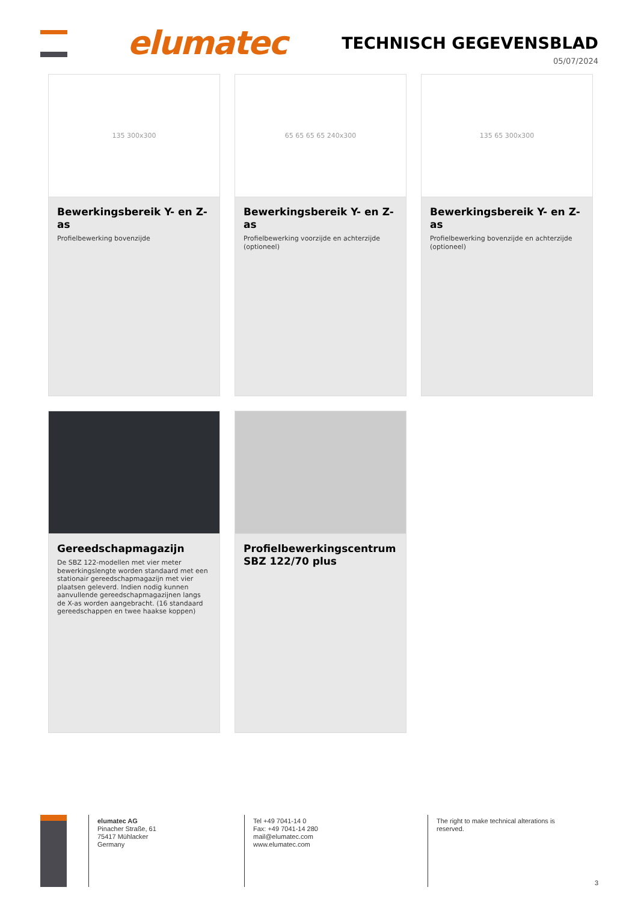elumatec TECHNISCH GEGEVENSBLAD
05/07/2024
135 300x300
Bewerkingsbereik Y- en Z-as
Profielbewerking bovenzijde
65 65 65 65 240x300
Bewerkingsbereik Y- en Z-as
Profielbewerking voorzijde en achterzijde (optioneel)
135 65 300x300
Bewerkingsbereik Y- en Z-as
Profielbewerking bovenzijde en achterzijde (optioneel)
Gereedschapmagazijn
De SBZ 122-modellen met vier meter bewerkingslengte worden standaard met een stationair gereedschapmagazijn met vier plaatsen geleverd. Indien nodig kunnen aanvullende gereedschapmagazijnen langs de X-as worden aangebracht. (16 standaard gereedschappen en twee haakse koppen)
Profielbewerkingscentrum SBZ 122/70 plus
elumatec AG
Pinacher Straße, 61
75417 Mühlacker
Germany
Tel +49 7041-14 0
Fax: +49 7041-14 280
mail@elumatec.com
www.elumatec.com
The right to make technical alterations is reserved.
3